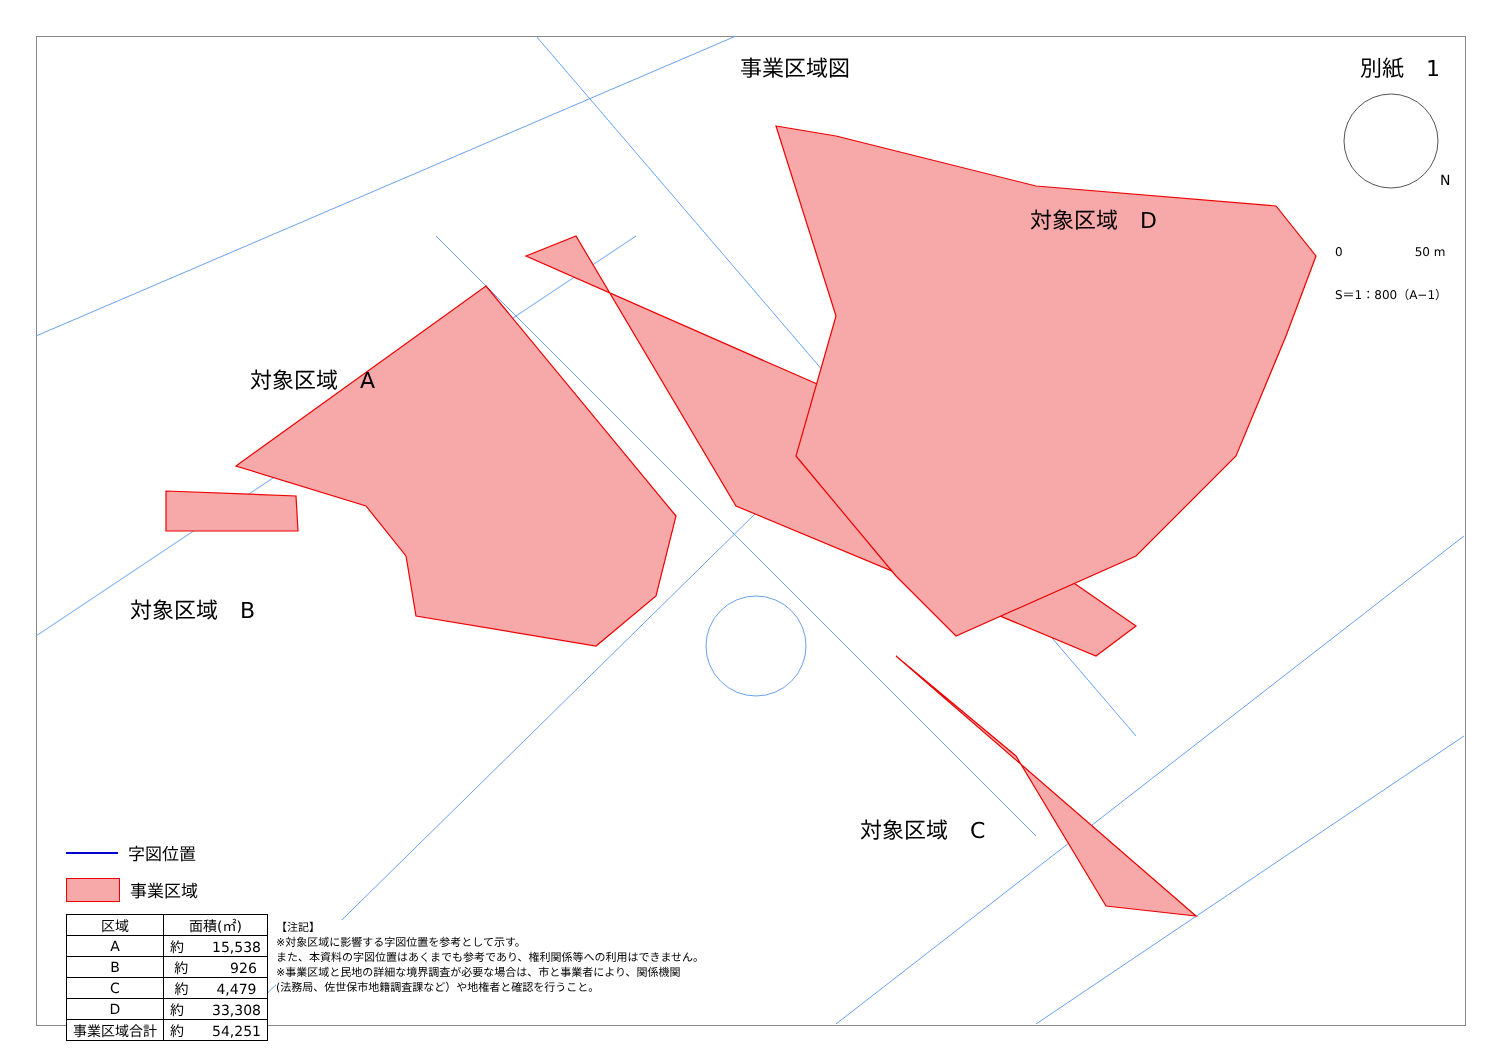事業区域図 別紙　1
対象区域　D
N
0　　　　　　50 m
S＝1：800（A−1）
対象区域　A
対象区域　B
対象区域　C
字図位置
事業区域
| 区域 | 面積(㎡) |
| --- | --- |
| A | 約 15,538 |
| B | 約 926 |
| C | 約 4,479 |
| D | 約 33,308 |
| 事業区域合計 | 約 54,251 |
【注記】
※対象区域に影響する字図位置を参考として示す。
また、本資料の字図位置はあくまでも参考であり、権利関係等への利用はできません。
※事業区域と民地の詳細な境界調査が必要な場合は、市と事業者により、関係機関
(法務局、佐世保市地籍調査課など）や地権者と確認を行うこと。